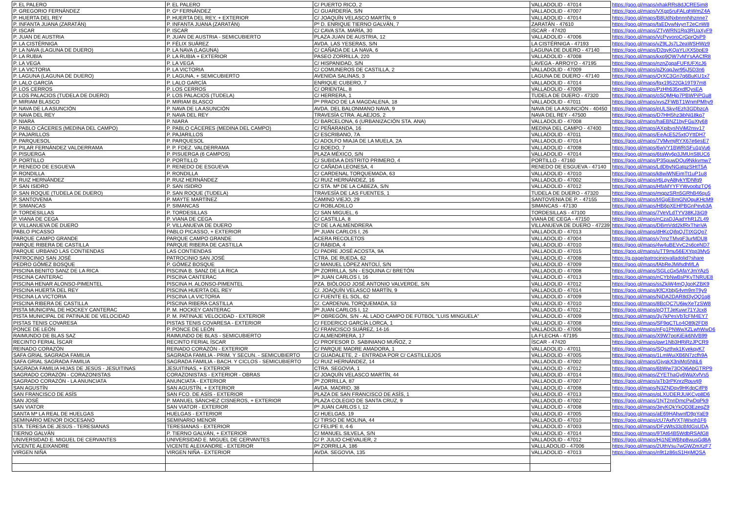| P. EL PALERO | P. EL PALERO | C/ PUERTO RICO, 2 | VALLADOLID - 47014 | https://goo.gl/maps/xhakRRs8dJCRE5im8 |
| P. GREGORIO FERNÁNDEZ | P. Gº FERNÁNDEZ | C/ GUARDERÍA, S/N | VALLADOLID - 47007 | https://goo.gl/maps/VXgp5ruFALqhWmZ4A |
| P. HUERTA DEL REY | P. HUERTA DEL REY, + EXTERIOR | C/ JOAQUÍN VELASCO MARTÍN, 9 | VALLADOLID - 47014 | https://goo.gl/maps/B8UdNxbnnnNhznne7 |
| P. INFANTA JUANA (ZARATÁN) | P. INFANTA JUANA (ZARATÁN) | Pº D. ENRIQUE TIERNO GALVÁN, 7 | ZARATÁN - 47610 | https://goo.gl/maps/faEDvwNvynT2eCnW8 |
| P. ISCAR | P. ISCAR | C/ CAVA STA. MARÍA, 30 | ISCAR - 47420 | https://goo.gl/maps/ZTyWRN1Rq3RUaXyF9 |
| P. JUAN DE AUSTRIA | P. JUAN DE AUSTRIA - SEMICUBIERTO | PLAZA JUAN DE AUSTRIA, 12 | VALLADOLID - 47006 | https://goo.gl/maps/VcPyvoroCrGprQsP9 |
| P. LA CISTÉRNIGA | P. FÉLIX SUÁREZ | AVDA. LAS YESERAS, S/N | LA CISTÉRNIGA - 47193 | https://goo.gl/maps/vZ9LJs7L2eaWSHWz9 |
| P. LA NAVA (LAGUNA DE DUERO) | P. LA NAVA (LAGUNA) | C/ CAÑADA DE LA NAVA, 6 | LAGUNA DE DUERO - 47140 | https://goo.gl/maps/D2qyKQaYLiXX5bpE9 |
| P. LA RUBIA | P. LA RUBIA + EXTERIOR | PASEO ZORRILLA, 220 | VALLADOLID - 47008 | https://goo.gl/maps/kxq9QW7vMYsAACfR8 |
| P. LA VEGA | P. LA VEGA | C/ HISPANIDAD, S/N | LAVEGA - ARROYO - 47195 | https://goo.gl/maps/nznZgqaFUFtUFXcJ6 |
| P. LA VICTORIA | P. LA VICTORIA | C/ COMUNEROS DE CASTILLA, 2 | VALLADOLID - 47009 | https://goo.gl/maps/qZKqqJwr95jJ5D3n6 |
| P. LAGUNA (LAGUNA DE DUERO) | P. LAGUNA, + SEMICUBIERTO | AVENIDA SALINAS, 3 | LAGUNA DE DUERO - 47140 | https://goo.gl/maps/QrXC3Gn7q6BuKU1x7 |
| P. LALO GARCÍA | P. LALO GARCÍA | ENRIQUE CUBERO, 7 | VALLADOLID - 47014 | https://goo.gl/maps/fqx19522Gk19T97m8 |
| P. LOS CERROS | P. LOS CERROS | C/ ORIENTAL, 8 | VALLADOLID - 47009 | https://goo.gl/maps/PzHh635rxdfQysEA |
| P. LOS PALACIOS (TUDELA DE DUERO) | P. LOS PALACIOS (TUDELA) | C/ HERRERA, 1 | TUDELA DE DUERO - 47320 | https://goo.gl/maps/oSQMHjp7PBWPiPGu8 |
| P. MIRIAM BLASCO | P. MIRIAM BLASCO | Pº PRADO DE LA MAGDALENA, 18 | VALLADOLID - 47011 | https://goo.gl/maps/xvsZFWBT1WnmPMhy9 |
| P. NAVA DE LA ASUNCIÓN | P. NAVA DE LA ASUNCIÓN | AVDA. DEL BALONMANO NAVA, 9 | NAVA DE LA ASUNCIÓN - 40450 | https://goo.gl/maps/pULSky4Ezh3GDbzcA |
| P. NAVA DEL REY | P. NAVA DEL REY | TRAVESÍA CTRA. ALAEJOS, 2 | NAVA DEL REY - 47500 | https://goo.gl/maps/D7HH5hz3ibNi18kq7 |
| P. NIARA | P. NIARA | C/ BARCELONA, 6 (URBANIZACIÓN STA. ANA) | VALLADOLID - 47008 | https://goo.gl/maps/haEBNZ1byFGuXty68 |
| P. PABLO CÁCERES (MEDINA DEL CAMPO) | P. PABLO CÁCERES (MEDINA DEL CAMPO) | C/ PEÑARANDA, 16 | MEDINA DEL CAMPO - 47400 | https://goo.gl/maps/AXpibysNViM2nsv17 |
| P. PAJARILLOS | P. PAJARILLOS | C/ ESCRIBANO, 7A | VALLADOLID - 47011 | https://goo.gl/maps/EeAcE525xtQYttDH7 |
| P. PARQUESOL | P. PARQUESOL | C/ ADOLFO MIAJA DE LA MUELA, 2A | VALLADOLID - 47014 | https://goo.gl/maps/7VMvmjRYX67e6esE7 |
| P. PILAR FERNÁNDEZ VALDERRAMA | P. P. FDEZ. VALDERRAMA | C/ BOEDO, 7 | VALLADOLID - 47008 | https://goo.gl/maps/6wVY1BWRiSFu1gVu6 |
| P. PISUERGA | P. PISUERGA (6 CAMPOS) | PLAZA MÉXICO, S/N | VALLADOLID - 47014 | https://goo.gl/maps/6taWy6p3JMUnS8UC6 |
| P. PORTILLO | P. PORTILLO | C/ SUBIDA A DISTRITO PRIMERO, 4 | PORTILLO - 47160 | https://goo.gl/maps/P35guwDQu9Nkkvmw7 |
| P. RENEDO DE ESGUEVA | P. RENEDO DE ESGUEVA | C/ CAÑADA LEONESA, 4 | RENEDO DE ESGUEVA - 47140 | https://goo.gl/maps/LdDbyNGatgzSHtT5A |
| P. RONDILLA | P. RONDILLA | C/ CARDENAL TORQUEMADA, 63 | VALLADOLID - 47010 | https://goo.gl/maps/k8wiWNEimTt1uP1u8 |
| P. RUIZ HERNÁNDEZ | P. RUIZ HERNÁNDEZ | C/ RUIZ HERNÁNDEZ, 16 | VALLADOLID - 47002 | https://goo.gl/maps/r6LpyA8tykYfDNfq9 |
| P. SAN ISIDRO | P. SAN ISIDRO | C/ STA. Mª DE LA CABEZA, S/N | VALLADOLID - 47012 | https://goo.gl/maps/HfaMYYFYWvoobzTQ6 |
| P. SAN ROQUE (TUDELA DE DUERO) | P. SAN ROQUE (TUDELA) | TRAVESÍA DE LAS FUENTES, 1 | TUDELA DE DUERO - 47320 | https://goo.gl/maps/mqpzSRn5GRhB46qu5 |
| P. SANTOVENIA | P. MAYTE MARTÍNEZ | CAMINO VIEJO, 29 | SANTOVENIA DE P. - 47155 | https://goo.gl/maps/t4GgEBmGNQquKHcM9 |
| P. SIMANCAS | P. SIMANCAS | C/ ROBLADILLO | SIMANCAS - 47130 | https://goo.gl/maps/HB6pXEHPBGnPevb3A |
| P. TORDESILLAS | P. TORDESILLAS | C/ SAN MIGUEL, 6 | TORDESILLAS - 47100 | https://goo.gl/maps/7VeVLdTYV38KJ3iG9 |
| P. VIANA DE CEGA | P. VIANA DE CEGA | C/ CASTILLA, 8 | VIANA DE CEGA - 47150 | https://goo.gl/maps/nCzaDJAadYhR1ZL49 |
| P. VILLANUEVA DE DUERO | P. VILLANUEVA DE DUERO | Cº DE LA ALMENDRERA | VILLANUEVA DE DUERO - 47239 | https://goo.gl/maps/DBmVdd2kfRxThinVA |
| PABLO PICASSO | PABLO PICASSO, + EXTERIOR | Pº JUAN CARLOS I, 26 | VALLADOLID - 47013 | https://goo.gl/maps/dHKcQjfqQJTtXGQo7 |
| PARQUE CAMPO GRANDE | PARQUE CAMPO GRANDE | ACERA RECOLETOS | VALLADOLID - 47004 | https://goo.gl/maps/y7rnzTMvqF3urMDU8 |
| PARQUE RIBERA DE CASTILLA | PARQUE RIBERA DE CASTILLA | C/ RÁBIDA, 4 | VALLADOLID - 47010 | https://goo.gl/maps/4w4uBEVvC2s6ceND7 |
| PARQUE URBANO LAS CONTIENDAS | LAS CONTIENDAS | C/ PADRE JOSÉ ACOSTA, 9A | VALLADOLID - 47015 | https://goo.gl/maps/uTT9mu56EXYpp3My5 |
| PATROCINIO SAN JOSÉ | PATROCINIO SAN JOSÉ | CTRA. DE RUEDA, 62 | VALLADOLID - 47008 | https://g.page/patrociniovalladolid?share |
| PEDRO GÓMEZ BOSQUE | P. GÓMEZ BOSQUE | C/ MANUEL LÓPEZ ANTOLÍ, S/N | VALLADOLID - 47009 | https://goo.gl/maps/fAbReJMifsdhfifLA |
| PISCINA BENITO SANZ DE LA RICA | PISCINA B. SANZ DE LA RICA | Pº ZORRILLA, S/N - ESQUINA C/ BRETÓN | VALLADOLID - 47008 | https://goo.gl/maps/SGLcGx5AfaYJmYAz5 |
| PISCINA CANTERAC | PISCINA CANTERAC | Pº JUAN CARLOS I, 16 | VALLADOLID - 47013 | https://goo.gl/maps/nCYbNwBsPKyTNRUE8 |
| PISCINA HENAR ALONSO-PIMENTEL | PISCINA H. ALONSO-PIMENTEL | PZA. BIÓLOGO JOSÉ ANTONIO VALVERDE, S/N | VALLADOLID - 47012 | https://goo.gl/maps/ssZkiW4mQJgoKZBK9 |
| PISCINA HUERTA DEL REY | PISCINA HUERTA DEL REY | C/. JOAQUÍN VELASCO MARTÍN, 9 | VALLADOLID - 47014 | https://goo.gl/maps/KfCXbbj54vm9mT9y9 |
| PISCINA LA VICTORIA | PISCINA LA VICTORIA | C/ FUENTE EL SOL, 62 | VALLADOLID - 47009 | https://goo.gl/maps/NjDA2DAR8d3yQQ1q8 |
| PISCINA RIBERA DE CASTILLA | PISCINA RIBERA CASTILLA | C/. CARDENAL TORQUEMADA, 53 | VALLADOLID - 47010 | https://goo.gl/maps/8BcQC7U6jwXeTzSW8 |
| PISTA MUNICIPAL DE HOCKEY CANTERAC | P. M. HOCKEY CANTERAC | Pº JUAN CARLOS I, 12 | VALLADOLID - 47012 | https://goo.gl/maps/pQTTJeKuwr71YJcx8 |
| PISTA MUNICIPAL DE PATINAJE DE VELOCIDAD | P. M. PATINAJE VELOCIDAD - EXTERIOR | Pº OBREGÓN, S/N - AL LADO CAMPO DE FÚTBOL "LUIS MINGUELA" | VALLADOLID - 47009 | https://goo.gl/maps/3y7kPesVbTcFM4EY7 |
| PISTAS TENIS COVARESA | PISTAS TENIS COVARESA - EXTERIOR | C/ FEDERICO GARCÍA LORCA, 1 | VALLADOLID - 47008 | https://goo.gl/maps/SF9qCTLo4Q89j2FD8 |
| PONCE DE LEÓN | P. PONCE DE LEÓN | C/ FRANCISCO SUÁREZ, 14-16 | VALLADOLID - 47006 | https://goo.gl/maps/nFg1PNWwXZLwhWwD6 |
| RAIMUNDO DE BLAS SAZ | RAIMUNDO DE BLAS - SEMICUBIERTO | C/ ALMENDRERA, 17 | LA FLECHA - 47195 | https://goo.gl/maps/X9W7poKiEik6NVB99 |
| RECINTO FERIAL ÍSCAR | RECINTO FERIAL ÍSCAR | C/ PROFESOR D. SABINIANO MUÑOZ, 2 | ÍSCAR - 47420 | https://goo.gl/maps/gwr1Nb3HRiRzJPCR9 |
| REINADO CORAZÓN | REINADO CORAZÓN - EXTERIOR | C/ PARQUE MADRE AMADORA, 1 | VALLADOLID - 47011 | https://goo.gl/maps/SQszthxk1KyekqyK7 |
| SAFA GRIAL SAGRADA FAMILIA | SAGRADA FAMILIA - PRIM. Y SECUN. - SEMICUBIERTO | C/ GUADALETE, 2 - ENTRADA POR C/ CASTILLEJOS | VALLADOLID - 47005 | https://goo.gl/maps/1LmWuiXB6N7zcfh9A |
| SAFA GRIAL SAGRADA FAMILIA | SAGRADA FAMILIA - BACH. Y CICLOS - SEMICUBIERTO | C/ RUIZ HERNÁNDEZ, 14 | VALLADOLID - 47002 | https://goo.gl/maps/GjygkX3niMo5NtjL6 |
| SAGRADA FAMILIA HIJAS DE JESÚS - JESUITINAS | JESUITINAS, + EXTERIOR | CTRA. SEGOVIA, 1 | VALLADOLID - 47012 | https://goo.gl/maps/6bWw73QQj6AbGTRP9 |
| SAGRADO CORAZÓN - CORAZONISTAS | CORAZONISTAS - EXTERIOR - OBRAS | C/ JOAQUÍN VELASCO MARTÍN, 44 | VALLADOLID - 47014 | https://goo.gl/maps/ZYEThaGy6WaXvfVs5 |
| SAGRADO CORAZÓN - LA ANUNCIATA | ANUNCIATA - EXTERIOR | Pº ZORRILLA, 87 | VALLADOLID - 47007 | https://goo.gl/maps/aTb3rPKnrzRpuvtj9 |
| SAN AGUSTÍN | SAN AGUSTÍN, + EXTERIOR | AVDA. MADRID, 38 | VALLADOLID - 47008 | https://goo.gl/maps/N3ZNDqv9HKdpCifP8 |
| SAN FRANCISCO DE ASÍS | SAN FCO. DE ASÍS - EXTERIOR | PLAZA DE SAN FRANCISCO DE ASÍS, 1 | VALLADOLID - 47013 | https://goo.gl/maps/qLXUDERJUjKCyp8D6 |
| SAN JOSÉ | P. MANUEL SÁNCHEZ CISNEROS, + EXTERIOR | PLAZA COLEGIO DE SANTA CRUZ, 9 | VALLADOLID - 47002 | https://goo.gl/maps/1hjT2nnDmcPwDqPk9 |
| SAN VIATOR | SAN VIATOR - EXTERIOR | Pº JUAN CARLOS I, 12 | VALLADOLID - 47008 | https://goo.gl/maps/3eyKQkYkQD3EzeqZ9 |
| SANTA Mª LA REAL DE HUELGAS | HUELGAS - EXTERIOR | C/ HUELGAS, 19 | VALLADOLID - 47005 | https://goo.gl/maps/aE69HAhwnfD9pYaE9 |
| SEMINARIO MENOR DIOCESANO | SEMINARIO MENOR | C/ TIRSO DE MOLINA, 44 | VALLADOLID - 47010 | https://goo.gl/maps/cU7AxfVXTjWsoh1F6 |
| STA. TERESA DE JESÚS - TERESIANAS | TERESIANAS - EXTERIOR | C/ FELIPE II, 4-6 | VALLADOLID - 47003 | https://goo.gl/maps/DFzWts33cBfdGsUDA |
| TIERNO GALVÁN | P. TIERNO GALVÁN, + EXTERIOR | C/ MANUEL SILVELA, S/N | VALLADOLID - 47014 | https://goo.gl/maps/9TAt64B5WdbRSAfG8 |
| UNIVERSIDAD E. MIGUEL DE CERVANTES | UNIVERSIDAD E. MIGUEL DE CERVANTES | C/ P. JULIO CHEVALIER, 2 | VALLADOLID - 47012 | https://goo.gl/maps/Hj1NEWBhp8wusGd8A |
| VICENTE ALEIXANDRE | VICENTE ALEIXANDRE - EXTERIOR | Pº ZORRILLA, 186 | VALLLADOLID - 47006 | https://goo.gl/maps/2UthVsu7wGWZmXzF7 |
| VIRGEN NIÑA | VIRGEN NIÑA - EXTERIOR | AVDA. SEGOVIA, 135 | VALLADOLID - 47013 | https://goo.gl/maps/n9t1z86sS1HrjMQSA |